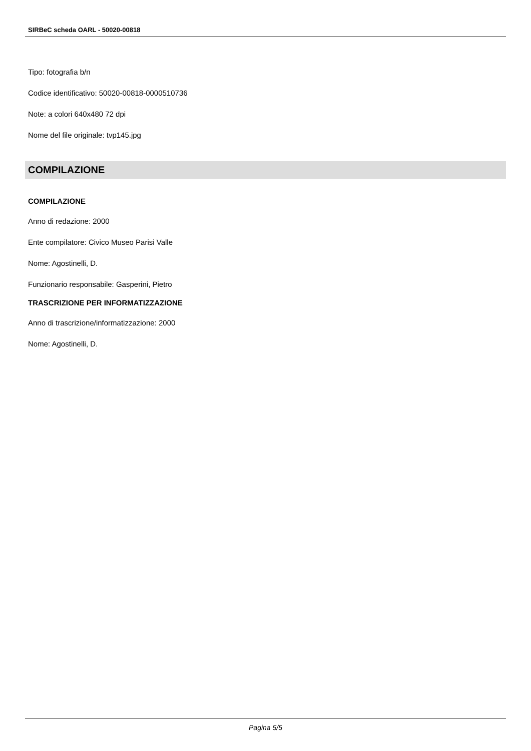SIRBeC scheda OARL - 50020-00818
Tipo: fotografia b/n
Codice identificativo: 50020-00818-0000510736
Note: a colori 640x480 72 dpi
Nome del file originale: tvp145.jpg
COMPILAZIONE
COMPILAZIONE
Anno di redazione: 2000
Ente compilatore: Civico Museo Parisi Valle
Nome: Agostinelli, D.
Funzionario responsabile: Gasperini, Pietro
TRASCRIZIONE PER INFORMATIZZAZIONE
Anno di trascrizione/informatizzazione: 2000
Nome: Agostinelli, D.
Pagina 5/5